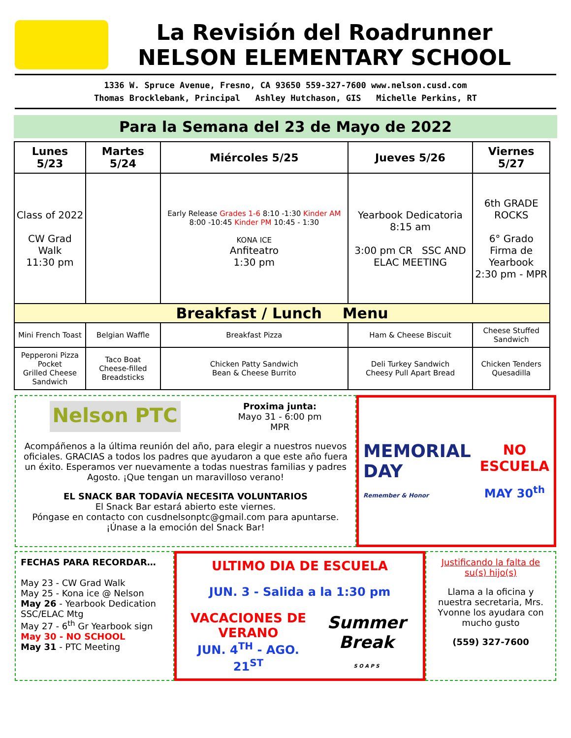La Revisión del Roadrunner
NELSON ELEMENTARY SCHOOL
1336 W. Spruce Avenue, Fresno, CA 93650 559-327-7600 www.nelson.cusd.com
Thomas Brocklebank, Principal Ashley Hutchason, GIS Michelle Perkins, RT
Para la Semana del 23 de Mayo de 2022
| Lunes 5/23 | Martes 5/24 | Miércoles 5/25 | Jueves 5/26 | Viernes 5/27 |
| --- | --- | --- | --- | --- |
| Class of 2022 CW Grad Walk 11:30 pm | | Early Release Grades 1-6 8:10 -1:30 Kinder AM 8:00 -10:45 Kinder PM 10:45 - 1:30 KONA ICE Anfiteatro 1:30 pm | Yearbook Dedicatoria 8:15 am 3:00 pm CR SSC AND ELAC MEETING | 6th GRADE ROCKS 6° Grado Firma de Yearbook 2:30 pm - MPR |
| Breakfast / Lunch Menu | | | | |
| Mini French Toast | Belgian Waffle | Breakfast Pizza | Ham & Cheese Biscuit | Cheese Stuffed Sandwich |
| Pepperoni Pizza Pocket Grilled Cheese Sandwich | Taco Boat Cheese-filled Breadsticks | Chicken Patty Sandwich Bean & Cheese Burrito | Deli Turkey Sandwich Cheesy Pull Apart Bread | Chicken Tenders Quesadilla |
Nelson PTC
Proxima junta:
Mayo 31 - 6:00 pm
MPR
Acompáñenos a la última reunión del año, para elegir a nuestros nuevos oficiales. GRACIAS a todos los padres que ayudaron a que este año fuera un éxito. Esperamos ver nuevamente a todas nuestras familias y padres Agosto. ¡Que tengan un maravilloso verano!
EL SNACK BAR TODAVÍA NECESITA VOLUNTARIOS
El Snack Bar estará abierto este viernes.
Póngase en contacto con cusdnelsonptc@gmail.com para apuntarse.
¡Únase a la emoción del Snack Bar!
MEMORIAL
DAY
Remember & Honor
NO
ESCUELA
MAY 30<sup>th</sup>
FECHAS PARA RECORDAR…
May 23 - CW Grad Walk
May 25 - Kona ice @ Nelson
May 26 - Yearbook Dedication
SSC/ELAC Mtg
May 27 - 6<sup>th</sup> Gr Yearbook sign
May 30 - NO SCHOOL
May 31 - PTC Meeting
ULTIMO DIA DE ESCUELA
JUN. 3 - Salida a la 1:30 pm
VACACIONES DE VERANO
JUN. 4<sup>TH</sup> - AGO. 21<sup>ST</sup>
Summer Break
S O A P S
Justificando la falta de su(s) hijo(s)
Llama a la oficina y nuestra secretaria, Mrs. Yvonne los ayudara con mucho gusto
(559) 327-7600